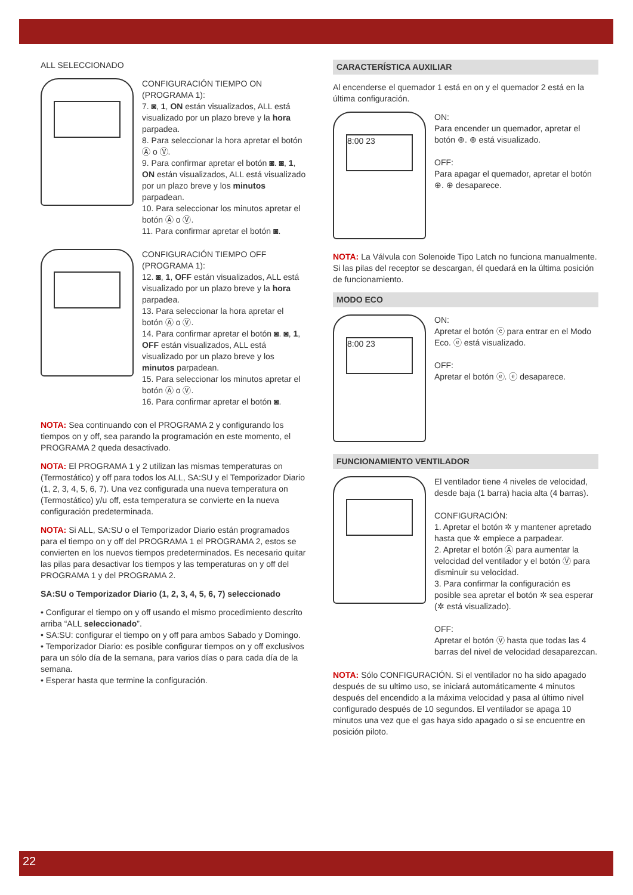ALL SELECCIONADO
CONFIGURACIÓN TIEMPO ON (PROGRAMA 1):
7. ◙, 1, ON están visualizados, ALL está visualizado por un plazo breve y la hora parpadea.
8. Para seleccionar la hora apretar el botón Ⓐ o Ⓥ.
9. Para confirmar apretar el botón ◙. ◙, 1, ON están visualizados, ALL está visualizado por un plazo breve y los minutos parpadean.
10. Para seleccionar los minutos apretar el botón Ⓐ o Ⓥ.
11. Para confirmar apretar el botón ◙.
CONFIGURACIÓN TIEMPO OFF (PROGRAMA 1):
12. ◙, 1, OFF están visualizados, ALL está visualizado por un plazo breve y la hora parpadea.
13. Para seleccionar la hora apretar el botón Ⓐ o Ⓥ.
14. Para confirmar apretar el botón ◙. ◙, 1, OFF están visualizados, ALL está visualizado por un plazo breve y los minutos parpadean.
15. Para seleccionar los minutos apretar el botón Ⓐ o Ⓥ.
16. Para confirmar apretar el botón ◙.
NOTA: Sea continuando con el PROGRAMA 2 y configurando los tiempos on y off, sea parando la programación en este momento, el PROGRAMA 2 queda desactivado.
NOTA: El PROGRAMA 1 y 2 utilizan las mismas temperaturas on (Termostático) y off para todos los ALL, SA:SU y el Temporizador Diario (1, 2, 3, 4, 5, 6, 7). Una vez configurada una nueva temperatura on (Termostático) y/u off, esta temperatura se convierte en la nueva configuración predeterminada.
NOTA: Si ALL, SA:SU o el Temporizador Diario están programados para el tiempo on y off del PROGRAMA 1 el PROGRAMA 2, estos se convierten en los nuevos tiempos predeterminados. Es necesario quitar las pilas para desactivar los tiempos y las temperaturas on y off del PROGRAMA 1 y del PROGRAMA 2.
SA:SU o Temporizador Diario (1, 2, 3, 4, 5, 6, 7) seleccionado
• Configurar el tiempo on y off usando el mismo procedimiento descrito arriba “ALL seleccionado”.
• SA:SU: configurar el tiempo on y off para ambos Sabado y Domingo.
• Temporizador Diario: es posible configurar tiempos on y off exclusivos para un sólo día de la semana, para varios días o para cada día de la semana.
• Esperar hasta que termine la configuración.
CARACTERÍSTICA AUXILIAR
Al encenderse el quemador 1 está en on y el quemador 2 está en la última configuración.
8:00 23
ON:
Para encender un quemador, apretar el botón ⊕. ⊕ está visualizado.
OFF:
Para apagar el quemador, apretar el botón ⊕. ⊕ desaparece.
NOTA: La Válvula con Solenoide Tipo Latch no funciona manualmente. Si las pilas del receptor se descargan, él quedará en la última posición de funcionamiento.
MODO ECO
8:00 23
ON:
Apretar el botón ⓔ para entrar en el Modo Eco. ⓔ está visualizado.
OFF:
Apretar el botón ⓔ. ⓔ desaparece.
FUNCIONAMIENTO VENTILADOR
El ventilador tiene 4 niveles de velocidad, desde baja (1 barra) hacia alta (4 barras).
CONFIGURACIÓN:
1. Apretar el botón ✲ y mantener apretado hasta que ✲ empiece a parpadear.
2. Apretar el botón Ⓐ para aumentar la velocidad del ventilador y el botón Ⓥ para disminuir su velocidad.
3. Para confirmar la configuración es posible sea apretar el botón ✲ sea esperar (✲ está visualizado).
OFF:
Apretar el botón Ⓥ hasta que todas las 4 barras del nivel de velocidad desaparezcan.
NOTA: Sólo CONFIGURACIÓN. Si el ventilador no ha sido apagado después de su ultimo uso, se iniciará automáticamente 4 minutos después del encendido a la máxima velocidad y pasa al último nivel configurado después de 10 segundos. El ventilador se apaga 10 minutos una vez que el gas haya sido apagado o si se encuentre en posición piloto.
22